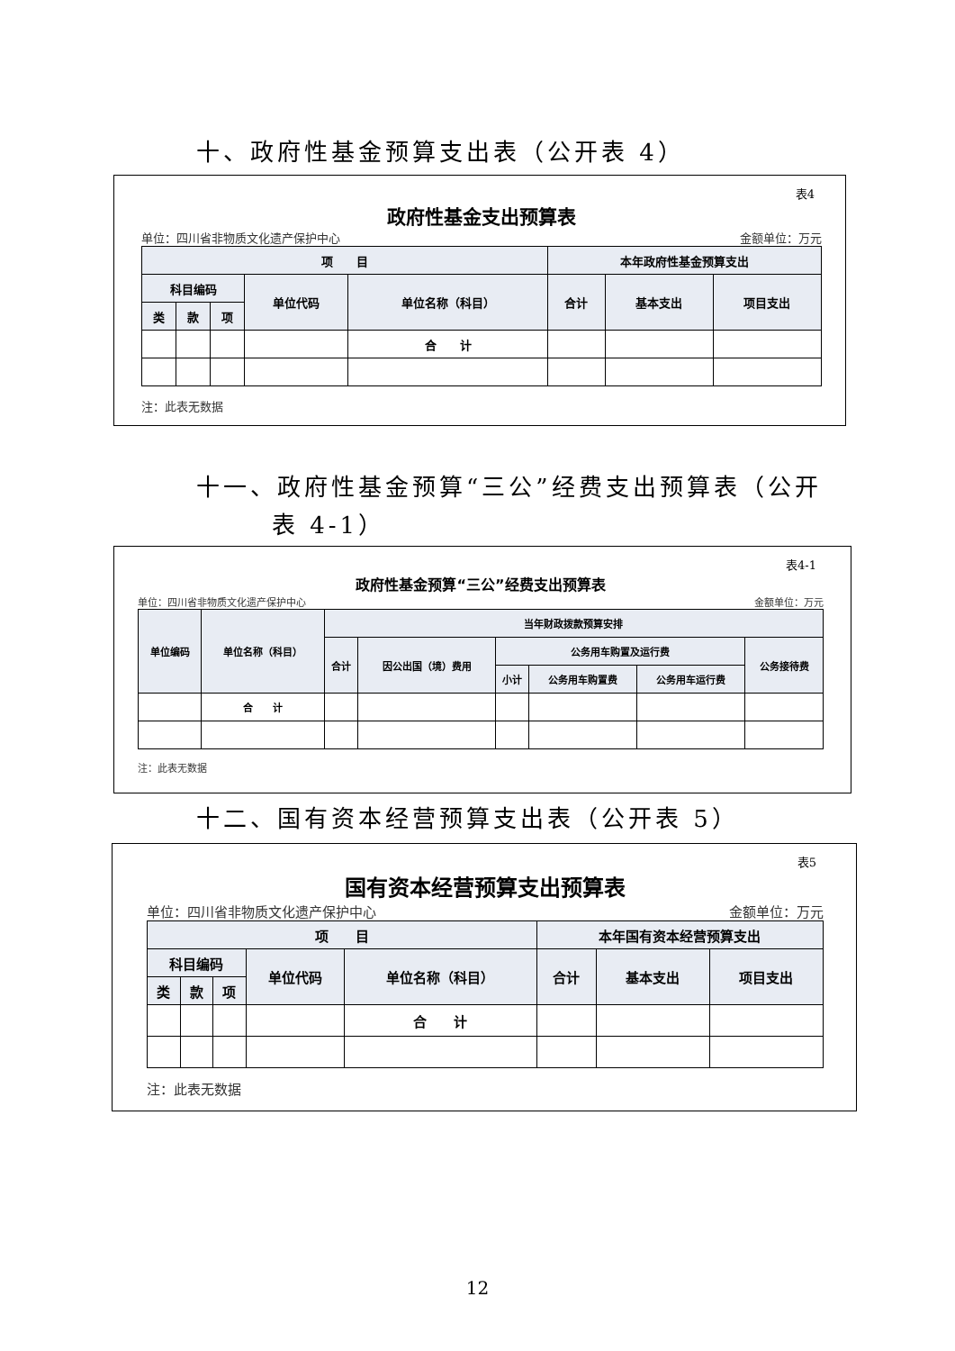十、政府性基金预算支出表（公开表 4）
表4
政府性基金支出预算表
单位：四川省非物质文化遗产保护中心 金额单位：万元
| 项 目 | | | | | 本年政府性基金预算支出 | | |
| --- | --- | --- | --- | --- | --- | --- | --- |
| 科目编码 | | | 单位代码 | 单位名称（科目） | 合计 | 基本支出 | 项目支出 |
| 类 | 款 | 项 | | | | | |
| | | | | 合 计 | | | |
注：此表无数据
十一、政府性基金预算“三公”经费支出预算表（公开
表 4-1）
表4-1
政府性基金预算“三公”经费支出预算表
单位：四川省非物质文化遗产保护中心 金额单位：万元
| 单位编码 | 单位名称（科目） | 当年财政拨款预算安排 | | | | | |
| --- | --- | --- | --- | --- | --- | --- | --- |
| | | 合计 | 因公出国（境）费用 | 公务用车购置及运行费 | | | 公务接待费 |
| | | | | 小计 | 公务用车购置费 | 公务用车运行费 | |
| | 合 计 | | | | | | |
注：此表无数据
十二、国有资本经营预算支出表（公开表 5）
表5
国有资本经营预算支出预算表
单位：四川省非物质文化遗产保护中心 金额单位：万元
| 项 目 | | | | | 本年国有资本经营预算支出 | | |
| --- | --- | --- | --- | --- | --- | --- | --- |
| 科目编码 | | | 单位代码 | 单位名称（科目） | 合计 | 基本支出 | 项目支出 |
| 类 | 款 | 项 | | | | | |
| | | | | 合 计 | | | |
注：此表无数据
12